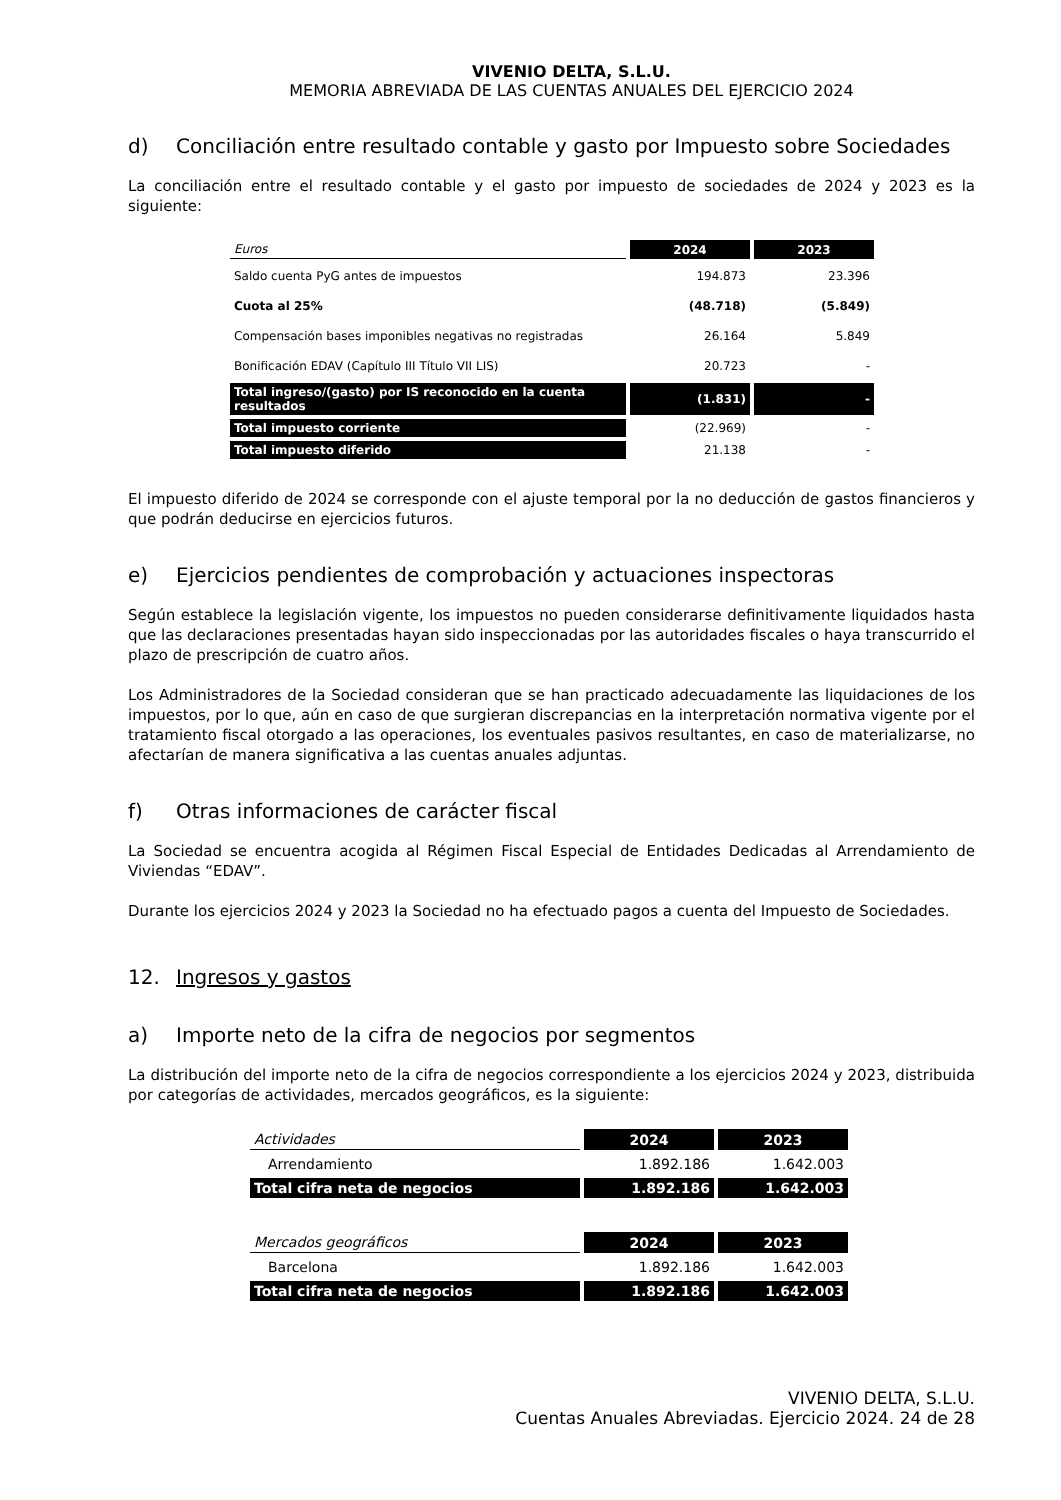VIVENIO DELTA, S.L.U.
MEMORIA ABREVIADA DE LAS CUENTAS ANUALES DEL EJERCICIO 2024
d) Conciliación entre resultado contable y gasto por Impuesto sobre Sociedades
La conciliación entre el resultado contable y el gasto por impuesto de sociedades de 2024 y 2023 es la siguiente:
| Euros | 2024 | 2023 |
| Saldo cuenta PyG antes de impuestos | 194.873 | 23.396 |
| Cuota al 25% | (48.718) | (5.849) |
| Compensación bases imponibles negativas no registradas | 26.164 | 5.849 |
| Bonificación EDAV (Capítulo III Título VII LIS) | 20.723 | - |
| Total ingreso/(gasto) por IS reconocido en la cuenta resultados | (1.831) | - |
| Total impuesto corriente | (22.969) | - |
| Total impuesto diferido | 21.138 | - |
El impuesto diferido de 2024 se corresponde con el ajuste temporal por la no deducción de gastos financieros y que podrán deducirse en ejercicios futuros.
e) Ejercicios pendientes de comprobación y actuaciones inspectoras
Según establece la legislación vigente, los impuestos no pueden considerarse definitivamente liquidados hasta que las declaraciones presentadas hayan sido inspeccionadas por las autoridades fiscales o haya transcurrido el plazo de prescripción de cuatro años.
Los Administradores de la Sociedad consideran que se han practicado adecuadamente las liquidaciones de los impuestos, por lo que, aún en caso de que surgieran discrepancias en la interpretación normativa vigente por el tratamiento fiscal otorgado a las operaciones, los eventuales pasivos resultantes, en caso de materializarse, no afectarían de manera significativa a las cuentas anuales adjuntas.
f) Otras informaciones de carácter fiscal
La Sociedad se encuentra acogida al Régimen Fiscal Especial de Entidades Dedicadas al Arrendamiento de Viviendas “EDAV”.
Durante los ejercicios 2024 y 2023 la Sociedad no ha efectuado pagos a cuenta del Impuesto de Sociedades.
12. Ingresos y gastos
a) Importe neto de la cifra de negocios por segmentos
La distribución del importe neto de la cifra de negocios correspondiente a los ejercicios 2024 y 2023, distribuida por categorías de actividades, mercados geográficos, es la siguiente:
| Actividades | 2024 | 2023 |
| Arrendamiento | 1.892.186 | 1.642.003 |
| Total cifra neta de negocios | 1.892.186 | 1.642.003 |
| Mercados geográficos | 2024 | 2023 |
| Barcelona | 1.892.186 | 1.642.003 |
| Total cifra neta de negocios | 1.892.186 | 1.642.003 |
VIVENIO DELTA, S.L.U.
Cuentas Anuales Abreviadas. Ejercicio 2024. 24 de 28